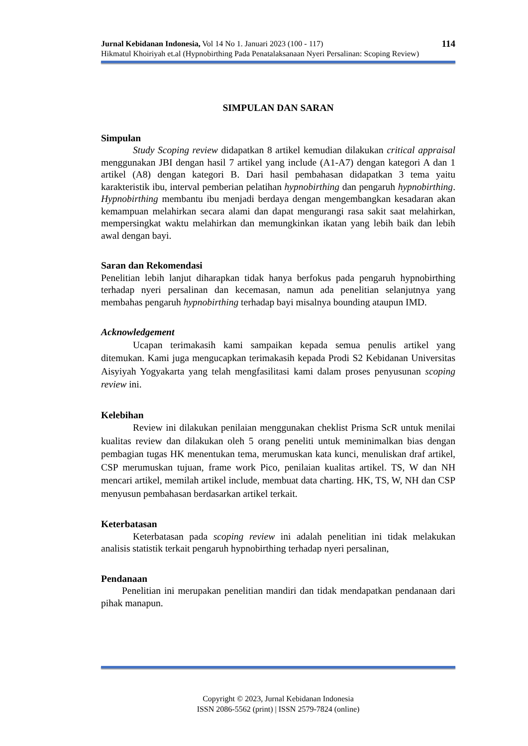Jurnal Kebidanan Indonesia, Vol 14 No 1. Januari 2023 (100 - 117) 114
Hikmatul Khoiriyah et.al (Hypnobirthing Pada Penatalaksanaan Nyeri Persalinan: Scoping Review)
SIMPULAN DAN SARAN
Simpulan
Study Scoping review didapatkan 8 artikel kemudian dilakukan critical appraisal menggunakan JBI dengan hasil 7 artikel yang include (A1-A7) dengan kategori A dan 1 artikel (A8) dengan kategori B. Dari hasil pembahasan didapatkan 3 tema yaitu karakteristik ibu, interval pemberian pelatihan hypnobirthing dan pengaruh hypnobirthing. Hypnobirthing membantu ibu menjadi berdaya dengan mengembangkan kesadaran akan kemampuan melahirkan secara alami dan dapat mengurangi rasa sakit saat melahirkan, mempersingkat waktu melahirkan dan memungkinkan ikatan yang lebih baik dan lebih awal dengan bayi.
Saran dan Rekomendasi
Penelitian lebih lanjut diharapkan tidak hanya berfokus pada pengaruh hypnobirthing terhadap nyeri persalinan dan kecemasan, namun ada penelitian selanjutnya yang membahas pengaruh hypnobirthing terhadap bayi misalnya bounding ataupun IMD.
Acknowledgement
Ucapan terimakasih kami sampaikan kepada semua penulis artikel yang ditemukan. Kami juga mengucapkan terimakasih kepada Prodi S2 Kebidanan Universitas Aisyiyah Yogyakarta yang telah mengfasilitasi kami dalam proses penyusunan scoping review ini.
Kelebihan
Review ini dilakukan penilaian menggunakan cheklist Prisma ScR untuk menilai kualitas review dan dilakukan oleh 5 orang peneliti untuk meminimalkan bias dengan pembagian tugas HK menentukan tema, merumuskan kata kunci, menuliskan draf artikel, CSP merumuskan tujuan, frame work Pico, penilaian kualitas artikel. TS, W dan NH mencari artikel, memilah artikel include, membuat data charting. HK, TS, W, NH dan CSP menyusun pembahasan berdasarkan artikel terkait.
Keterbatasan
Keterbatasan pada scoping review ini adalah penelitian ini tidak melakukan analisis statistik terkait pengaruh hypnobirthing terhadap nyeri persalinan,
Pendanaan
Penelitian ini merupakan penelitian mandiri dan tidak mendapatkan pendanaan dari pihak manapun.
Copyright © 2023, Jurnal Kebidanan Indonesia
ISSN 2086-5562 (print) | ISSN 2579-7824 (online)